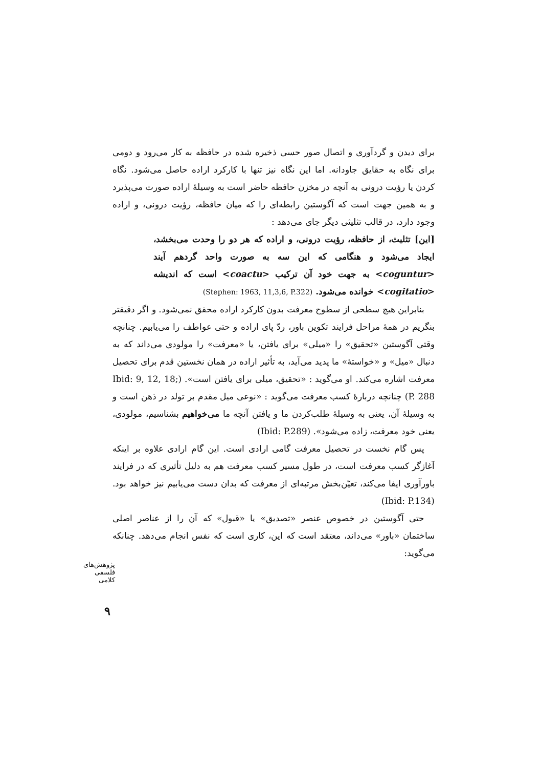برای دیدن و گردآوری و اتصال صور حسی ذخیره شده در حافظه به کار می‌رود و دومی برای نگاه به حقایق جاودانه. اما این نگاه نیز تنها با کارکرد اراده حاصل می‌شود. نگاه کردن یا رؤیت درونی به آنچه در مخزن حافظه حاضر است به وسیلهٔ اراده صورت می‌پذیرد و به همین جهت است که آگوستین رابطه‌ای را که میان حافظه، رؤیت درونی، و اراده وجود دارد، در قالب تثلیثی دیگر جای می‌دهد :
[این] تثلیث، از حافظه، رؤیت درونی، و اراده که هر دو را وحدت می‌بخشد، ایجاد می‌شود و هنگامی که این سه به صورت واحد گردهم آیند <coguntur> به جهت خود آن ترکیب <coactu> است که اندیشه <cogitatio> خوانده می‌شود. (Stephen: 1963, 11,3,6, P.322)
بنابراین هیچ سطحی از سطوح معرفت بدون کارکرد اراده محقق نمی‌شود. و اگر دقیقتر بنگریم در همهٔ مراحل فرایند تکوین باور، ردّ پای اراده و حتی عواطف را می‌یابیم. چنانچه وقتی آگوستین «تحقیق» را «میلی» برای یافتن، یا «معرفت» را مولودی می‌داند که به دنبال «میل» و «خواستهٔ» ما پدید می‌آید، به تأثیر اراده در همان نخستین قدم برای تحصیل معرفت اشاره می‌کند. او می‌گوید : «تحقیق، میلی برای یافتن است». (Ibid: 9, 12, 18; P. 288) چنانچه دربارهٔ کسب معرفت می‌گوید : «نوعی میل مقدم بر تولد در ذهن است و به وسیلهٔ آن، یعنی به وسیلهٔ طلب‌کردن ما و یافتن آنچه ما می‌خواهیم بشناسیم، مولودی، یعنی خود معرفت، زاده می‌شود». (Ibid: P.289)
پس گام نخست در تحصیل معرفت گامی ارادی است. این گام ارادی علاوه بر اینکه آغازگر کسب معرفت است، در طول مسیر کسب معرفت هم به دلیل تأثیری که در فرایند باورآوری ایفا می‌کند، تعیّن‌بخش مرتبه‌ای از معرفت که بدان دست می‌یابیم نیز خواهد بود. (Ibid: P.134)
حتی آگوستین در خصوص عنصر «تصدیق» یا «قبول» که آن را از عناصر اصلی ساختمان «باور» می‌داند، معتقد است که این، کاری است که نفس انجام می‌دهد. چنانکه می‌گوید:
پژوهش‌های فلسفی کلامی
۹